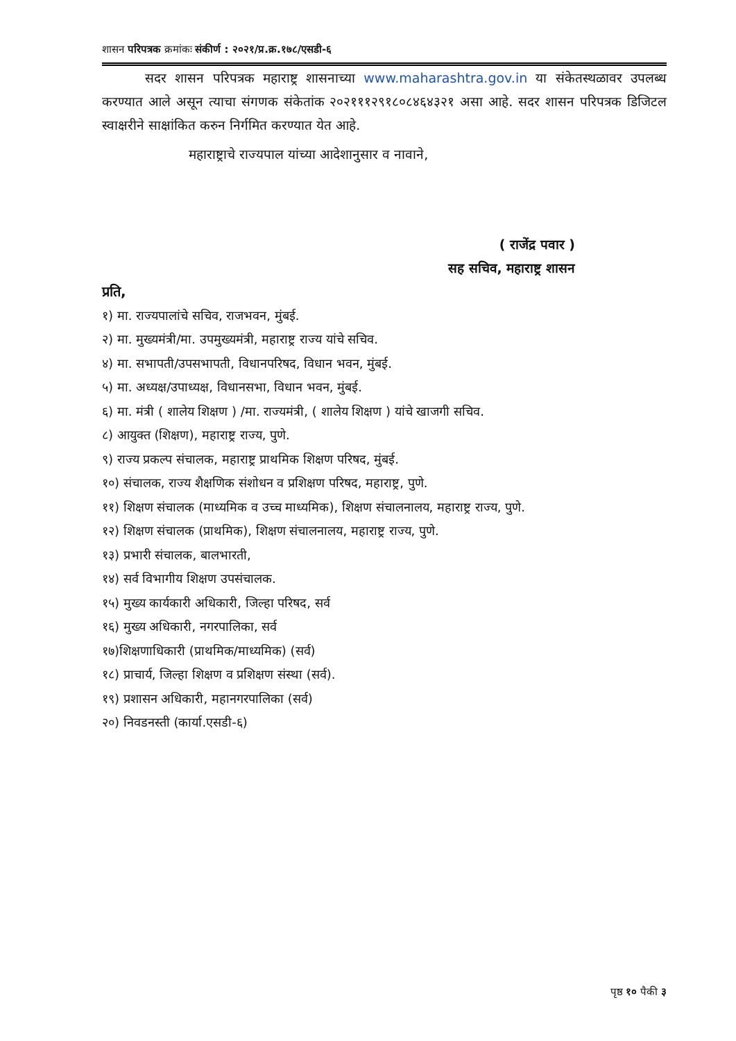शासन परिपत्रक क्रमांकः संकीर्ण : २०२१/प्र.क्र.१७८/एसडी-६
सदर शासन परिपत्रक महाराष्ट्र शासनाच्या www.maharashtra.gov.in या संकेतस्थळावर उपलब्ध करण्यात आले असून त्याचा संगणक संकेतांक २०२१११२९१८०८४६४३२१ असा आहे. सदर शासन परिपत्रक डिजिटल स्वाक्षरीने साक्षांकित करुन निर्गमित करण्यात येत आहे.
महाराष्ट्राचे राज्यपाल यांच्या आदेशानुसार व नावाने,
( राजेंद्र पवार )
सह सचिव, महाराष्ट्र शासन
प्रति,
१) मा. राज्यपालांचे सचिव, राजभवन, मुंबई.
२) मा. मुख्यमंत्री/मा. उपमुख्यमंत्री, महाराष्ट्र राज्य यांचे सचिव.
४) मा. सभापती/उपसभापती, विधानपरिषद, विधान भवन, मुंबई.
५) मा. अध्यक्ष/उपाध्यक्ष, विधानसभा, विधान भवन, मुंबई.
६) मा. मंत्री ( शालेय शिक्षण ) /मा. राज्यमंत्री, ( शालेय शिक्षण ) यांचे खाजगी सचिव.
८) आयुक्त (शिक्षण), महाराष्ट्र राज्य, पुणे.
९) राज्य प्रकल्प संचालक, महाराष्ट्र प्राथमिक शिक्षण परिषद, मुंबई.
१०) संचालक, राज्य शैक्षणिक संशोधन व प्रशिक्षण परिषद, महाराष्ट्र, पुणे.
११) शिक्षण संचालक (माध्यमिक व उच्च माध्यमिक), शिक्षण संचालनालय, महाराष्ट्र राज्य, पुणे.
१२) शिक्षण संचालक (प्राथमिक), शिक्षण संचालनालय, महाराष्ट्र राज्य, पुणे.
१३) प्रभारी संचालक, बालभारती,
१४) सर्व विभागीय शिक्षण उपसंचालक.
१५) मुख्य कार्यकारी अधिकारी, जिल्हा परिषद, सर्व
१६) मुख्य अधिकारी, नगरपालिका, सर्व
१७)शिक्षणाधिकारी (प्राथमिक/माध्यमिक) (सर्व)
१८) प्राचार्य, जिल्हा शिक्षण व प्रशिक्षण संस्था (सर्व).
१९) प्रशासन अधिकारी, महानगरपालिका (सर्व)
२०) निवडनस्ती (कार्या.एसडी-६)
पृष्ठ १० पैकी ३